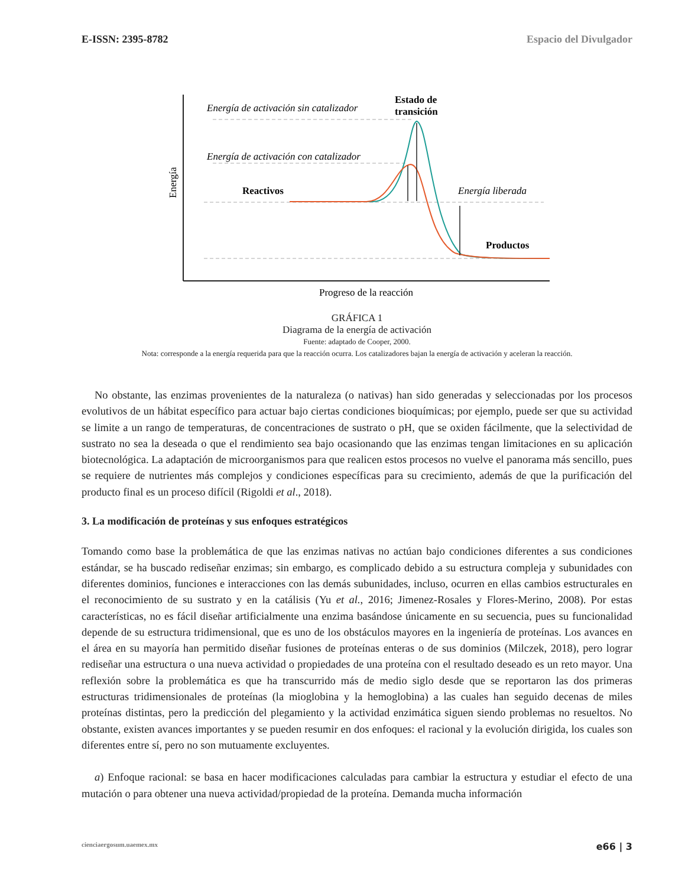E-ISSN: 2395-8782 Espacio del Divulgador
Energía de activación sin catalizador
Energía de activación con catalizador
Estado de
transición
Reactivos
Energía liberada
Productos
Progreso de la reacción
Energía
GRÁFICA 1
Diagrama de la energía de activación
Fuente: adaptado de Cooper, 2000.
Nota: corresponde a la energía requerida para que la reacción ocurra. Los catalizadores bajan la energía de activación y aceleran la reacción.
No obstante, las enzimas provenientes de la naturaleza (o nativas) han sido generadas y seleccionadas por los procesos evolutivos de un hábitat específico para actuar bajo ciertas condiciones bioquímicas; por ejemplo, puede ser que su actividad se limite a un rango de temperaturas, de concentraciones de sustrato o pH, que se oxiden fácilmente, que la selectividad de sustrato no sea la deseada o que el rendimiento sea bajo ocasionando que las enzimas tengan limitaciones en su aplicación biotecnológica. La adaptación de microorganismos para que realicen estos procesos no vuelve el panorama más sencillo, pues se requiere de nutrientes más complejos y condiciones específicas para su crecimiento, además de que la purificación del producto final es un proceso difícil (Rigoldi et al., 2018).
3. La modificación de proteínas y sus enfoques estratégicos
Tomando como base la problemática de que las enzimas nativas no actúan bajo condiciones diferentes a sus condiciones estándar, se ha buscado rediseñar enzimas; sin embargo, es complicado debido a su estructura compleja y subunidades con diferentes dominios, funciones e interacciones con las demás subunidades, incluso, ocurren en ellas cambios estructurales en el reconocimiento de su sustrato y en la catálisis (Yu et al., 2016; Jimenez-Rosales y Flores-Merino, 2008). Por estas características, no es fácil diseñar artificialmente una enzima basándose únicamente en su secuencia, pues su funcionalidad depende de su estructura tridimensional, que es uno de los obstáculos mayores en la ingeniería de proteínas. Los avances en el área en su mayoría han permitido diseñar fusiones de proteínas enteras o de sus dominios (Milczek, 2018), pero lograr rediseñar una estructura o una nueva actividad o propiedades de una proteína con el resultado deseado es un reto mayor. Una reflexión sobre la problemática es que ha transcurrido más de medio siglo desde que se reportaron las dos primeras estructuras tridimensionales de proteínas (la mioglobina y la hemoglobina) a las cuales han seguido decenas de miles proteínas distintas, pero la predicción del plegamiento y la actividad enzimática siguen siendo problemas no resueltos. No obstante, existen avances importantes y se pueden resumir en dos enfoques: el racional y la evolución dirigida, los cuales son diferentes entre sí, pero no son mutuamente excluyentes.
a) Enfoque racional: se basa en hacer modificaciones calculadas para cambiar la estructura y estudiar el efecto de una mutación o para obtener una nueva actividad/propiedad de la proteína. Demanda mucha información
cienciaergosum.uaemex.mx e66 | 3